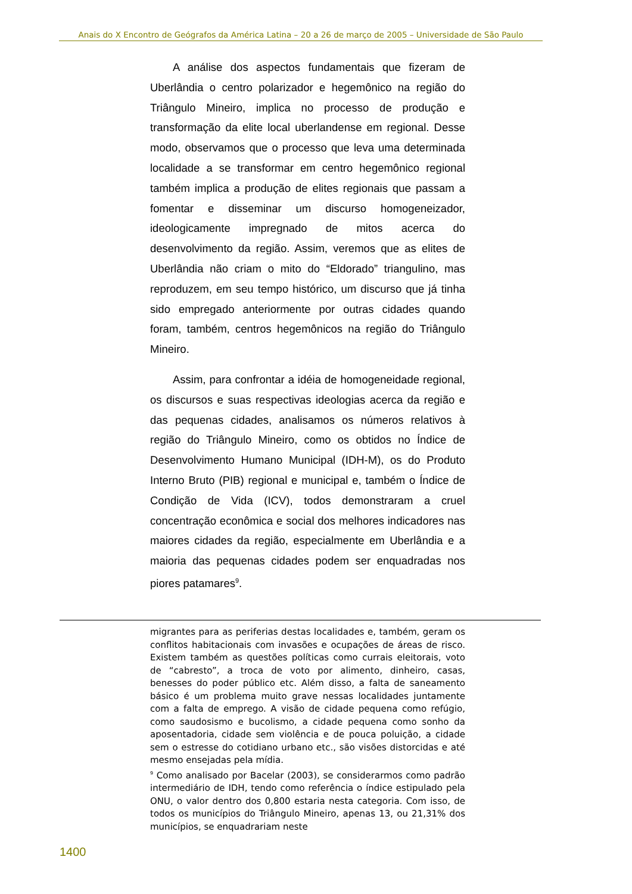Anais do X Encontro de Geógrafos da América Latina – 20 a 26 de março de 2005 – Universidade de São Paulo
A análise dos aspectos fundamentais que fizeram de Uberlândia o centro polarizador e hegemônico na região do Triângulo Mineiro, implica no processo de produção e transformação da elite local uberlandense em regional. Desse modo, observamos que o processo que leva uma determinada localidade a se transformar em centro hegemônico regional também implica a produção de elites regionais que passam a fomentar e disseminar um discurso homogeneizador, ideologicamente impregnado de mitos acerca do desenvolvimento da região. Assim, veremos que as elites de Uberlândia não criam o mito do “Eldorado” triangulino, mas reproduzem, em seu tempo histórico, um discurso que já tinha sido empregado anteriormente por outras cidades quando foram, também, centros hegemônicos na região do Triângulo Mineiro.
Assim, para confrontar a idéia de homogeneidade regional, os discursos e suas respectivas ideologias acerca da região e das pequenas cidades, analisamos os números relativos à região do Triângulo Mineiro, como os obtidos no Índice de Desenvolvimento Humano Municipal (IDH-M), os do Produto Interno Bruto (PIB) regional e municipal e, também o Índice de Condição de Vida (ICV), todos demonstraram a cruel concentração econômica e social dos melhores indicadores nas maiores cidades da região, especialmente em Uberlândia e a maioria das pequenas cidades podem ser enquadradas nos piores patamares<sup>9</sup>.
migrantes para as periferias destas localidades e, também, geram os conflitos habitacionais com invasões e ocupações de áreas de risco. Existem também as questões políticas como currais eleitorais, voto de “cabresto”, a troca de voto por alimento, dinheiro, casas, benesses do poder público etc. Além disso, a falta de saneamento básico é um problema muito grave nessas localidades juntamente com a falta de emprego. A visão de cidade pequena como refúgio, como saudosismo e bucolismo, a cidade pequena como sonho da aposentadoria, cidade sem violência e de pouca poluição, a cidade sem o estresse do cotidiano urbano etc., são visões distorcidas e até mesmo ensejadas pela mídia.
<sup>9</sup> Como analisado por Bacelar (2003), se considerarmos como padrão intermediário de IDH, tendo como referência o índice estipulado pela ONU, o valor dentro dos 0,800 estaria nesta categoria. Com isso, de todos os municípios do Triângulo Mineiro, apenas 13, ou 21,31% dos municípios, se enquadrariam neste
1400